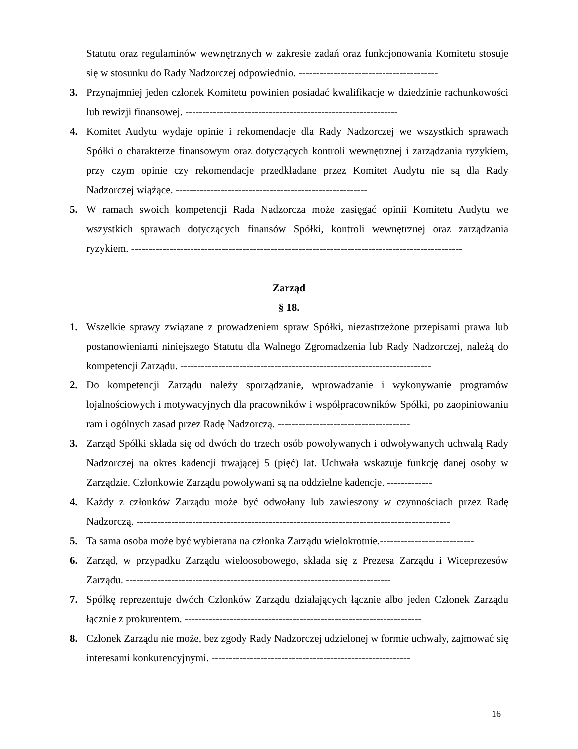Statutu oraz regulaminów wewnętrznych w zakresie zadań oraz funkcjonowania Komitetu stosuje się w stosunku do Rady Nadzorczej odpowiednio. ----------------------------------------
3. Przynajmniej jeden członek Komitetu powinien posiadać kwalifikacje w dziedzinie rachunkowości lub rewizji finansowej. -------------------------------------------------------------
4. Komitet Audytu wydaje opinie i rekomendacje dla Rady Nadzorczej we wszystkich sprawach Spółki o charakterze finansowym oraz dotyczących kontroli wewnętrznej i zarządzania ryzykiem, przy czym opinie czy rekomendacje przedkładane przez Komitet Audytu nie są dla Rady Nadzorczej wiążące. -------------------------------------------------------
5. W ramach swoich kompetencji Rada Nadzorcza może zasięgać opinii Komitetu Audytu we wszystkich sprawach dotyczących finansów Spółki, kontroli wewnętrznej oraz zarządzania ryzykiem. -----------------------------------------------------------------------------------------------
Zarząd
§ 18.
1. Wszelkie sprawy związane z prowadzeniem spraw Spółki, niezastrzeżone przepisami prawa lub postanowieniami niniejszego Statutu dla Walnego Zgromadzenia lub Rady Nadzorczej, należą do kompetencji Zarządu. ------------------------------------------------------------------------
2. Do kompetencji Zarządu należy sporządzanie, wprowadzanie i wykonywanie programów lojalnościowych i motywacyjnych dla pracowników i współpracowników Spółki, po zaopiniowaniu ram i ogólnych zasad przez Radę Nadzorczą. --------------------------------------
3. Zarząd Spółki składa się od dwóch do trzech osób powoływanych i odwoływanych uchwałą Rady Nadzorczej na okres kadencji trwającej 5 (pięć) lat. Uchwała wskazuje funkcję danej osoby w Zarządzie. Członkowie Zarządu powoływani są na oddzielne kadencje. -------------
4. Każdy z członków Zarządu może być odwołany lub zawieszony w czynnościach przez Radę Nadzorczą. ------------------------------------------------------------------------------------------
5. Ta sama osoba może być wybierana na członka Zarządu wielokrotnie.---------------------------
6. Zarząd, w przypadku Zarządu wieloosobowego, składa się z Prezesa Zarządu i Wiceprezesów Zarządu. ----------------------------------------------------------------------------
7. Spółkę reprezentuje dwóch Członków Zarządu działających łącznie albo jeden Członek Zarządu łącznie z prokurentem. --------------------------------------------------------------------
8. Członek Zarządu nie może, bez zgody Rady Nadzorczej udzielonej w formie uchwały, zajmować się interesami konkurencyjnymi. ---------------------------------------------------------
16